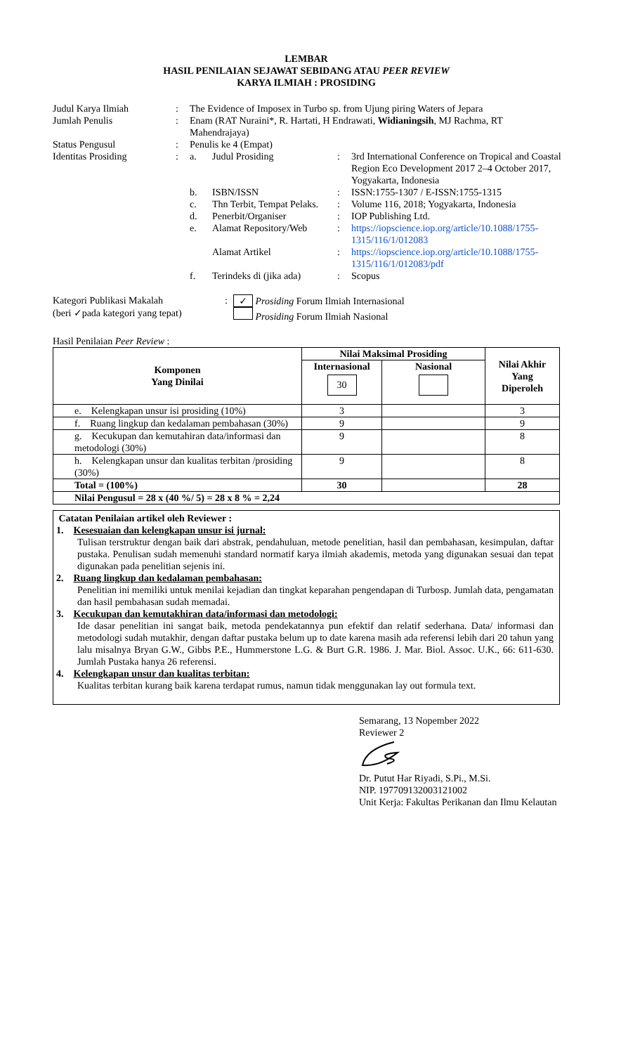LEMBAR
HASIL PENILAIAN SEJAWAT SEBIDANG ATAU PEER REVIEW
KARYA ILMIAH : PROSIDING
| Judul Karya Ilmiah | : | The Evidence of Imposex in Turbo sp. from Ujung piring Waters of Jepara | | | |
| Jumlah Penulis | : | Enam (RAT Nuraini*, R. Hartati, H Endrawati, Widianingsih , MJ Rachma, RT Mahendrajaya) | | | |
| Status Pengusul | : | Penulis ke 4 (Empat) | | | |
| Identitas Prosiding | : | a. | Judul Prosiding | : | 3rd International Conference on Tropical and Coastal Region Eco Development 2017 2–4 October 2017, Yogyakarta, Indonesia |
| | | b. | ISBN/ISSN | : | ISSN:1755-1307 / E-ISSN:1755-1315 |
| | | c. | Thn Terbit, Tempat Pelaks. | : | Volume 116, 2018; Yogyakarta, Indonesia |
| | | d. | Penerbit/Organiser | : | IOP Publishing Ltd. |
| | | e. | Alamat Repository/Web | : | https://iopscience.iop.org/article/10.1088/1755-1315/116/1/012083 |
| | | | Alamat Artikel | : | https://iopscience.iop.org/article/10.1088/1755-1315/116/1/012083/pdf |
| | | f. | Terindeks di (jika ada) | : | Scopus |
| Kategori Publikasi Makalah | : | ✓ Prosiding Forum Ilmiah Internasional |
| (beri ✓pada kategori yang tepat) | | Prosiding Forum Ilmiah Nasional |
Hasil Penilaian Peer Review :
| Komponen Yang Dinilai | Nilai Maksimal Prosiding | | Nilai Akhir Yang Diperoleh |
| --- | --- | --- | --- |
| | Internasional 30 | Nasional | |
| e. Kelengkapan unsur isi prosiding (10%) | 3 | | 3 |
| f. Ruang lingkup dan kedalaman pembahasan (30%) | 9 | | 9 |
| g. Kecukupan dan kemutahiran data/informasi dan metodologi (30%) | 9 | | 8 |
| h. Kelengkapan unsur dan kualitas terbitan /prosiding (30%) | 9 | | 8 |
| Total = (100%) | 30 | | 28 |
| Nilai Pengusul = 28 x (40 %/ 5) = 28 x 8 % = 2,24 | | | |
Catatan Penilaian artikel oleh Reviewer :
1. Kesesuaian dan kelengkapan unsur isi jurnal:
Tulisan terstruktur dengan baik dari abstrak, pendahuluan, metode penelitian, hasil dan pembahasan, kesimpulan, daftar pustaka. Penulisan sudah memenuhi standard normatif karya ilmiah akademis, metoda yang digunakan sesuai dan tepat digunakan pada penelitian sejenis ini.
2. Ruang lingkup dan kedalaman pembahasan:
Penelitian ini memiliki untuk menilai kejadian dan tingkat keparahan pengendapan di Turbosp. Jumlah data, pengamatan dan hasil pembahasan sudah memadai.
3. Kecukupan dan kemutakhiran data/informasi dan metodologi:
Ide dasar penelitian ini sangat baik, metoda pendekatannya pun efektif dan relatif sederhana. Data/ informasi dan metodologi sudah mutakhir, dengan daftar pustaka belum up to date karena masih ada referensi lebih dari 20 tahun yang lalu misalnya Bryan G.W., Gibbs P.E., Hummerstone L.G. & Burt G.R. 1986. J. Mar. Biol. Assoc. U.K., 66: 611-630. Jumlah Pustaka hanya 26 referensi.
4. Kelengkapan unsur dan kualitas terbitan:
Kualitas terbitan kurang baik karena terdapat rumus, namun tidak menggunakan lay out formula text.
Semarang, 13 Nopember 2022
Reviewer 2
Dr. Putut Har Riyadi, S.Pi., M.Si.
NIP. 197709132003121002
Unit Kerja: Fakultas Perikanan dan Ilmu Kelautan